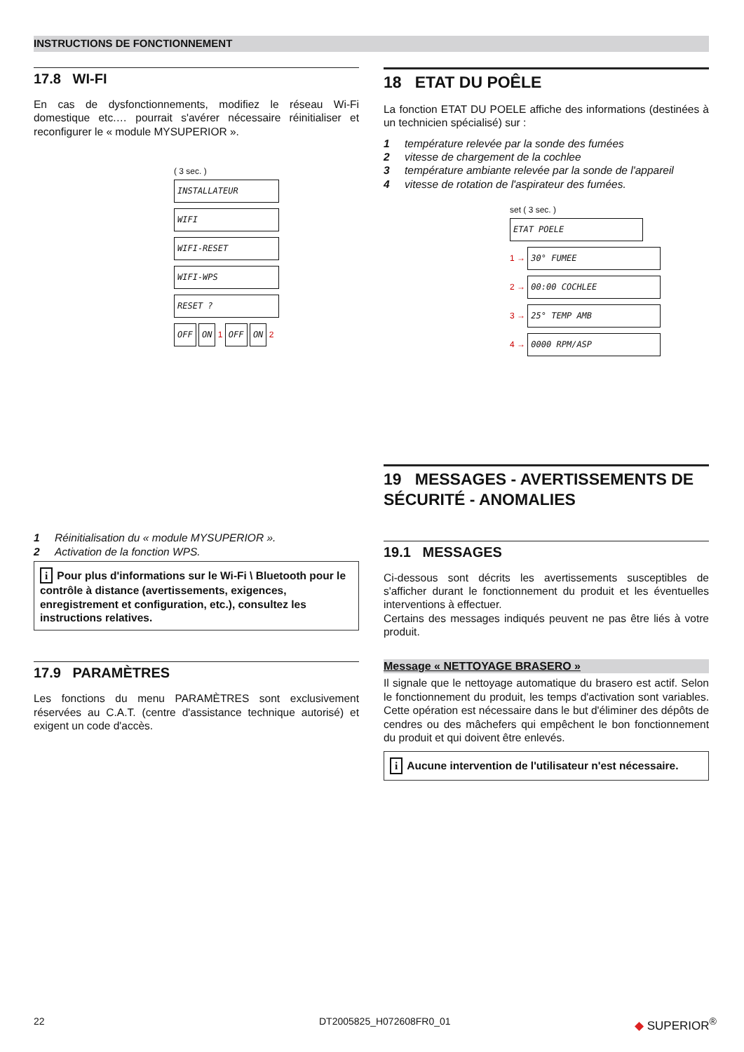INSTRUCTIONS DE FONCTIONNEMENT
17.8 WI-FI
En cas de dysfonctionnements, modifiez le réseau Wi-Fi domestique etc.… pourrait s'avérer nécessaire réinitialiser et reconfigurer le « module MYSUPERIOR ».
( 3 sec. )
INSTALLATEUR
WIFI
WIFI-RESET WIFI-WPS
RESET ?
OFF ON
1
OFF ON
2
1 Réinitialisation du « module MYSUPERIOR ».
2 Activation de la fonction WPS.
i Pour plus d'informations sur le Wi-Fi \ Bluetooth pour le contrôle à distance (avertissements, exigences, enregistrement et configuration, etc.), consultez les instructions relatives.
17.9 PARAMÈTRES
Les fonctions du menu PARAMÈTRES sont exclusivement réservées au C.A.T. (centre d'assistance technique autorisé) et exigent un code d'accès.
18 ETAT DU POÊLE
La fonction ETAT DU POELE affiche des informations (destinées à un technicien spécialisé) sur :
1 température relevée par la sonde des fumées
2 vitesse de chargement de la cochlee
3 température ambiante relevée par la sonde de l'appareil
4 vitesse de rotation de l'aspirateur des fumées.
set ( 3 sec. )
ETAT POELE
1 →
30° FUMEE
2 →
00:00 COCHLEE
3 →
25° TEMP AMB
4 →
0000 RPM/ASP
19 MESSAGES - AVERTISSEMENTS DE SÉCURITÉ - ANOMALIES
19.1 MESSAGES
Ci-dessous sont décrits les avertissements susceptibles de s'afficher durant le fonctionnement du produit et les éventuelles interventions à effectuer.
Certains des messages indiqués peuvent ne pas être liés à votre produit.
Message « NETTOYAGE BRASERO »
Il signale que le nettoyage automatique du brasero est actif. Selon le fonctionnement du produit, les temps d'activation sont variables. Cette opération est nécessaire dans le but d'éliminer des dépôts de cendres ou des mâchefers qui empêchent le bon fonctionnement du produit et qui doivent être enlevés.
i Aucune intervention de l'utilisateur n'est nécessaire.
22 DT2005825_H072608FR0_01 ◆ SUPERIOR<sup>®</sup>